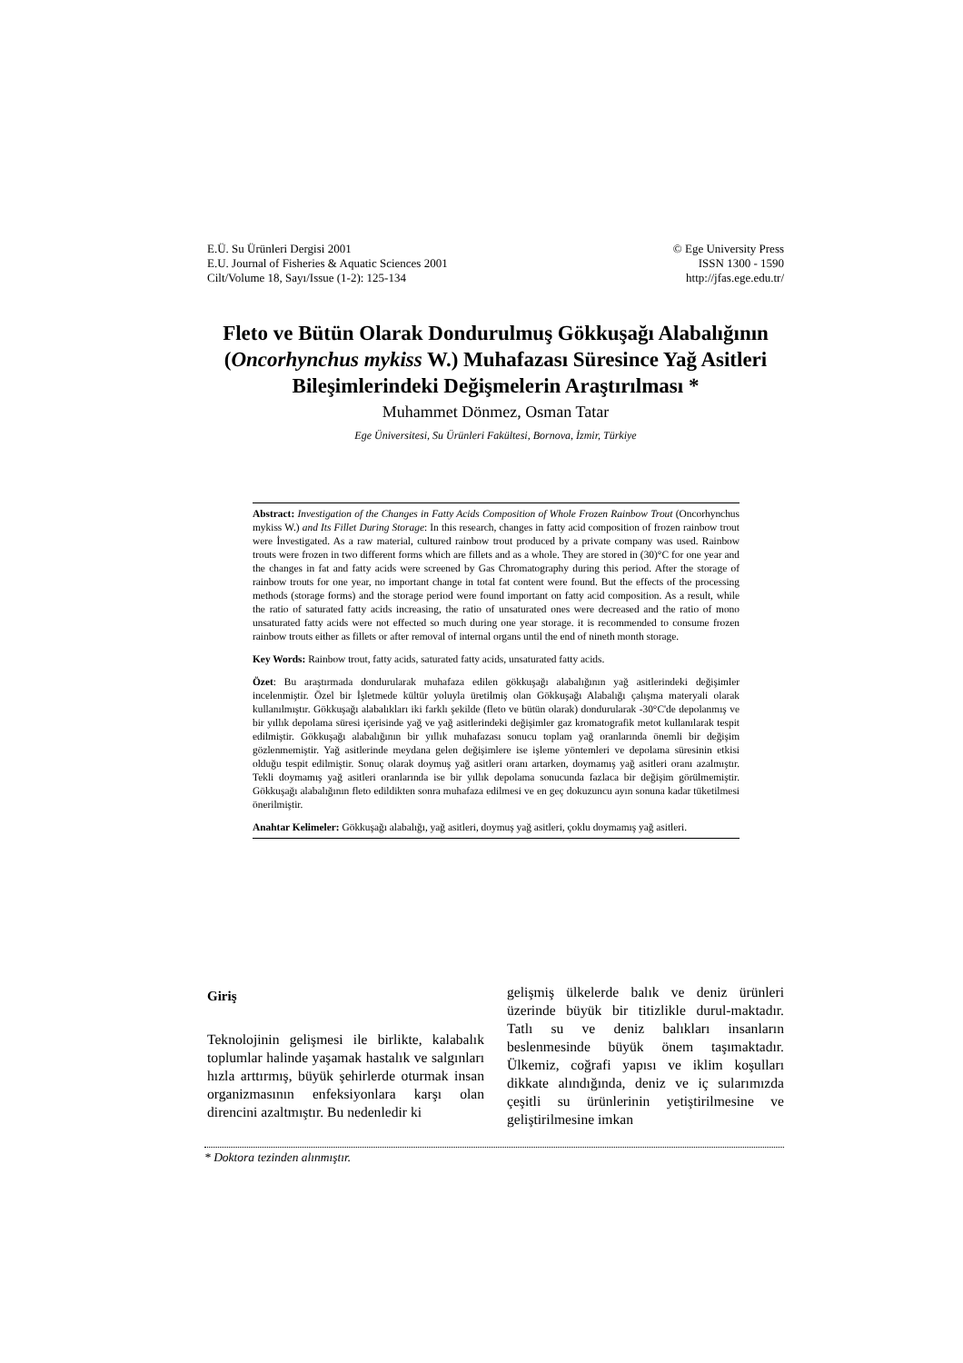E.Ü. Su Ürünleri Dergisi 2001
E.U. Journal of Fisheries & Aquatic Sciences 2001
Cilt/Volume 18, Sayı/Issue (1-2): 125-134
© Ege University Press
ISSN 1300 - 1590
http://jfas.ege.edu.tr/
Fleto ve Bütün Olarak Dondurulmuş Gökkuşağı Alabalığının (Oncorhynchus mykiss W.) Muhafazası Süresince Yağ Asitleri Bileşimlerindeki Değişmelerin Araştırılması *
Muhammet Dönmez, Osman Tatar
Ege Üniversitesi, Su Ürünleri Fakültesi, Bornova, İzmir, Türkiye
Abstract: Investigation of the Changes in Fatty Acids Composition of Whole Frozen Rainbow Trout (Oncorhynchus mykiss W.) and Its Fillet During Storage: In this research, changes in fatty acid composition of frozen rainbow trout were İnvestigated. As a raw material, cultured rainbow trout produced by a private company was used. Rainbow trouts were frozen in two different forms which are fillets and as a whole. They are stored in (30)°C for one year and the changes in fat and fatty acids were screened by Gas Chromatography during this period. After the storage of rainbow trouts for one year, no important change in total fat content were found. But the effects of the processing methods (storage forms) and the storage period were found important on fatty acid composition. As a result, while the ratio of saturated fatty acids increasing, the ratio of unsaturated ones were decreased and the ratio of mono unsaturated fatty acids were not effected so much during one year storage. it is recommended to consume frozen rainbow trouts either as fillets or after removal of internal organs until the end of nineth month storage.
Key Words: Rainbow trout, fatty acids, saturated fatty acids, unsaturated fatty acids.
Özet: Bu araştırmada dondurularak muhafaza edilen gökkuşağı alabalığının yağ asitlerindeki değişimler incelenmiştir. Özel bir İşletmede kültür yoluyla üretilmiş olan Gökkuşağı Alabalığı çalışma materyali olarak kullanılmıştır. Gökkuşağı alabalıkları iki farklı şekilde (fleto ve bütün olarak) dondurularak -30°C'de depolanmış ve bir yıllık depolama süresi içerisinde yağ ve yağ asitlerindeki değişimler gaz kromatografik metot kullanılarak tespit edilmiştir. Gökkuşağı alabalığının bir yıllık muhafazası sonucu toplam yağ oranlarında önemli bir değişim gözlenmemiştir. Yağ asitlerinde meydana gelen değişimlere ise işleme yöntemleri ve depolama süresinin etkisi olduğu tespit edilmiştir. Sonuç olarak doymuş yağ asitleri oranı artarken, doymamış yağ asitleri oranı azalmıştır. Tekli doymamış yağ asitleri oranlarında ise bir yıllık depolama sonucunda fazlaca bir değişim görülmemiştir. Gökkuşağı alabalığının fleto edildikten sonra muhafaza edilmesi ve en geç dokuzuncu ayın sonuna kadar tüketilmesi önerilmiştir.
Anahtar Kelimeler: Gökkuşağı alabalığı, yağ asitleri, doymuş yağ asitleri, çoklu doymamış yağ asitleri.
Giriş
Teknolojinin gelişmesi ile birlikte, kalabalık toplumlar halinde yaşamak hastalık ve salgınları hızla arttırmış, büyük şehirlerde oturmak insan organizmasının enfeksiyonlara karşı olan direncini azaltmıştır. Bu nedenledir ki
gelişmiş ülkelerde balık ve deniz ürünleri üzerinde büyük bir titizlikle durul-maktadır. Tatlı su ve deniz balıkları insanların beslenmesinde büyük önem taşımaktadır. Ülkemiz, coğrafi yapısı ve iklim koşulları dikkate alındığında, deniz ve iç sularımızda çeşitli su ürünlerinin yetiştirilmesine ve geliştirilmesine imkan
* Doktora tezinden alınmıştır.